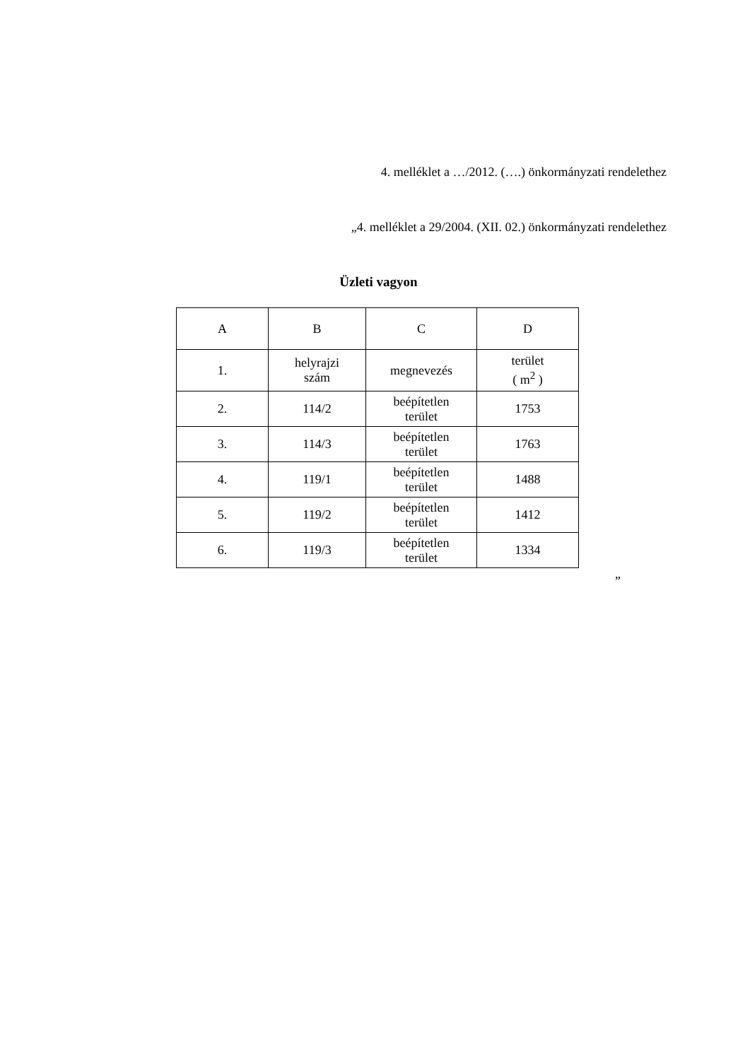4. melléklet a …/2012. (….) önkormányzati rendelethez
„4. melléklet a 29/2004. (XII. 02.) önkormányzati rendelethez
Üzleti vagyon
| A | B | C | D |
| 1. | helyrajzi szám | megnevezés | terület ( m<sup>2</sup> ) |
| 2. | 114/2 | beépítetlen terület | 1753 |
| 3. | 114/3 | beépítetlen terület | 1763 |
| 4. | 119/1 | beépítetlen terület | 1488 |
| 5. | 119/2 | beépítetlen terület | 1412 |
| 6. | 119/3 | beépítetlen terület | 1334 |
”